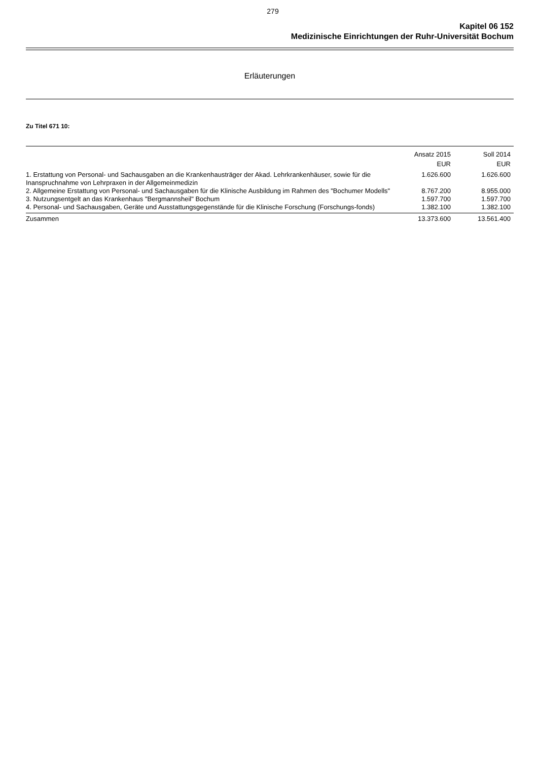279
Kapitel 06 152
Medizinische Einrichtungen der Ruhr-Universität Bochum
Erläuterungen
Zu Titel 671 10:
| | Ansatz 2015 EUR | Soll 2014 EUR |
| --- | --- | --- |
| 1. Erstattung von Personal- und Sachausgaben an die Krankenhausträger der Akad. Lehrkrankenhäuser, sowie für die Inanspruchnahme von Lehrpraxen in der Allgemeinmedizin | 1.626.600 | 1.626.600 |
| 2. Allgemeine Erstattung von Personal- und Sachausgaben für die Klinische Ausbildung im Rahmen des "Bochumer Modells" | 8.767.200 | 8.955.000 |
| 3. Nutzungsentgelt an das Krankenhaus "Bergmannsheil" Bochum | 1.597.700 | 1.597.700 |
| 4. Personal- und Sachausgaben, Geräte und Ausstattungsgegenstände für die Klinische Forschung (Forschungs-fonds) | 1.382.100 | 1.382.100 |
| Zusammen | 13.373.600 | 13.561.400 |